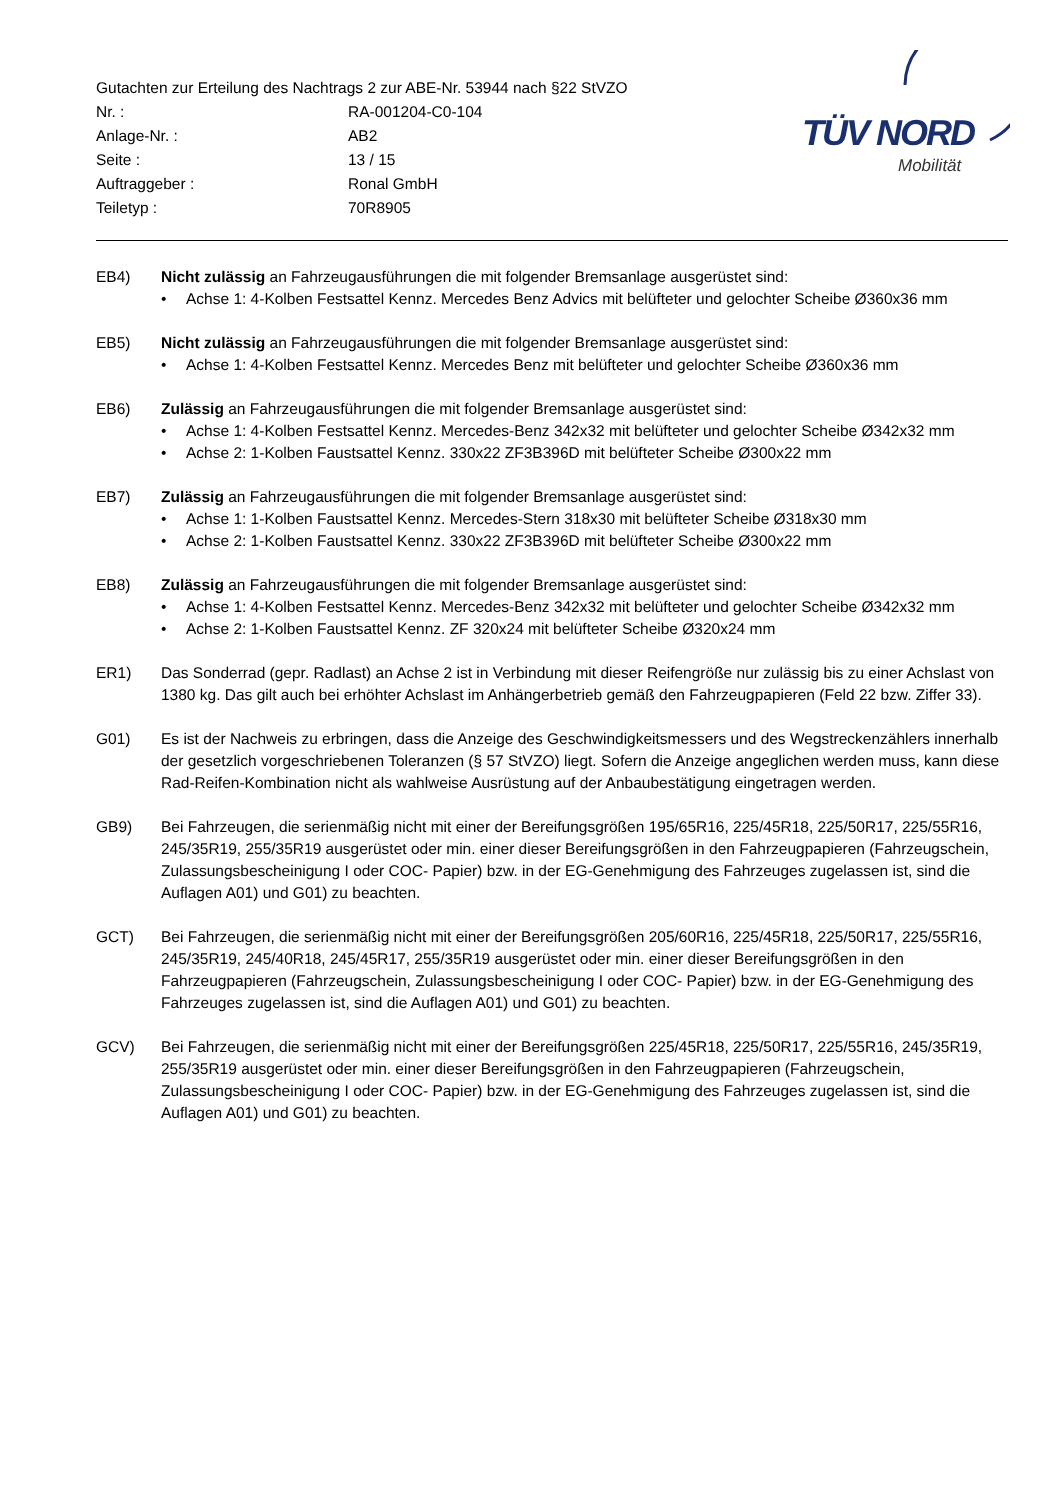Gutachten zur Erteilung des Nachtrags 2 zur ABE-Nr. 53944 nach §22 StVZO
Nr. : RA-001204-C0-104
Anlage-Nr. : AB2
Seite : 13 / 15
Auftraggeber : Ronal GmbH
Teiletyp : 70R8905
TÜV NORD
Mobilität
EB4) Nicht zulässig an Fahrzeugausführungen die mit folgender Bremsanlage ausgerüstet sind:
• Achse 1: 4-Kolben Festsattel Kennz. Mercedes Benz Advics mit belüfteter und gelochter Scheibe Ø360x36 mm
EB5) Nicht zulässig an Fahrzeugausführungen die mit folgender Bremsanlage ausgerüstet sind:
• Achse 1: 4-Kolben Festsattel Kennz. Mercedes Benz mit belüfteter und gelochter Scheibe Ø360x36 mm
EB6) Zulässig an Fahrzeugausführungen die mit folgender Bremsanlage ausgerüstet sind:
• Achse 1: 4-Kolben Festsattel Kennz. Mercedes-Benz 342x32 mit belüfteter und gelochter Scheibe Ø342x32 mm
• Achse 2: 1-Kolben Faustsattel Kennz. 330x22 ZF3B396D mit belüfteter Scheibe Ø300x22 mm
EB7) Zulässig an Fahrzeugausführungen die mit folgender Bremsanlage ausgerüstet sind:
• Achse 1: 1-Kolben Faustsattel Kennz. Mercedes-Stern 318x30 mit belüfteter Scheibe Ø318x30 mm
• Achse 2: 1-Kolben Faustsattel Kennz. 330x22 ZF3B396D mit belüfteter Scheibe Ø300x22 mm
EB8) Zulässig an Fahrzeugausführungen die mit folgender Bremsanlage ausgerüstet sind:
• Achse 1: 4-Kolben Festsattel Kennz. Mercedes-Benz 342x32 mit belüfteter und gelochter Scheibe Ø342x32 mm
• Achse 2: 1-Kolben Faustsattel Kennz. ZF 320x24 mit belüfteter Scheibe Ø320x24 mm
ER1) Das Sonderrad (gepr. Radlast) an Achse 2 ist in Verbindung mit dieser Reifengröße nur zulässig bis zu einer Achslast von 1380 kg. Das gilt auch bei erhöhter Achslast im Anhängerbetrieb gemäß den Fahrzeugpapieren (Feld 22 bzw. Ziffer 33).
G01) Es ist der Nachweis zu erbringen, dass die Anzeige des Geschwindigkeitsmessers und des Wegstreckenzählers innerhalb der gesetzlich vorgeschriebenen Toleranzen (§ 57 StVZO) liegt. Sofern die Anzeige angeglichen werden muss, kann diese Rad-Reifen-Kombination nicht als wahlweise Ausrüstung auf der Anbaubestätigung eingetragen werden.
GB9) Bei Fahrzeugen, die serienmäßig nicht mit einer der Bereifungsgrößen 195/65R16, 225/45R18, 225/50R17, 225/55R16, 245/35R19, 255/35R19 ausgerüstet oder min. einer dieser Bereifungsgrößen in den Fahrzeugpapieren (Fahrzeugschein, Zulassungsbescheinigung I oder COC- Papier) bzw. in der EG-Genehmigung des Fahrzeuges zugelassen ist, sind die Auflagen A01) und G01) zu beachten.
GCT) Bei Fahrzeugen, die serienmäßig nicht mit einer der Bereifungsgrößen 205/60R16, 225/45R18, 225/50R17, 225/55R16, 245/35R19, 245/40R18, 245/45R17, 255/35R19 ausgerüstet oder min. einer dieser Bereifungsgrößen in den Fahrzeugpapieren (Fahrzeugschein, Zulassungsbescheinigung I oder COC- Papier) bzw. in der EG-Genehmigung des Fahrzeuges zugelassen ist, sind die Auflagen A01) und G01) zu beachten.
GCV) Bei Fahrzeugen, die serienmäßig nicht mit einer der Bereifungsgrößen 225/45R18, 225/50R17, 225/55R16, 245/35R19, 255/35R19 ausgerüstet oder min. einer dieser Bereifungsgrößen in den Fahrzeugpapieren (Fahrzeugschein, Zulassungsbescheinigung I oder COC- Papier) bzw. in der EG-Genehmigung des Fahrzeuges zugelassen ist, sind die Auflagen A01) und G01) zu beachten.